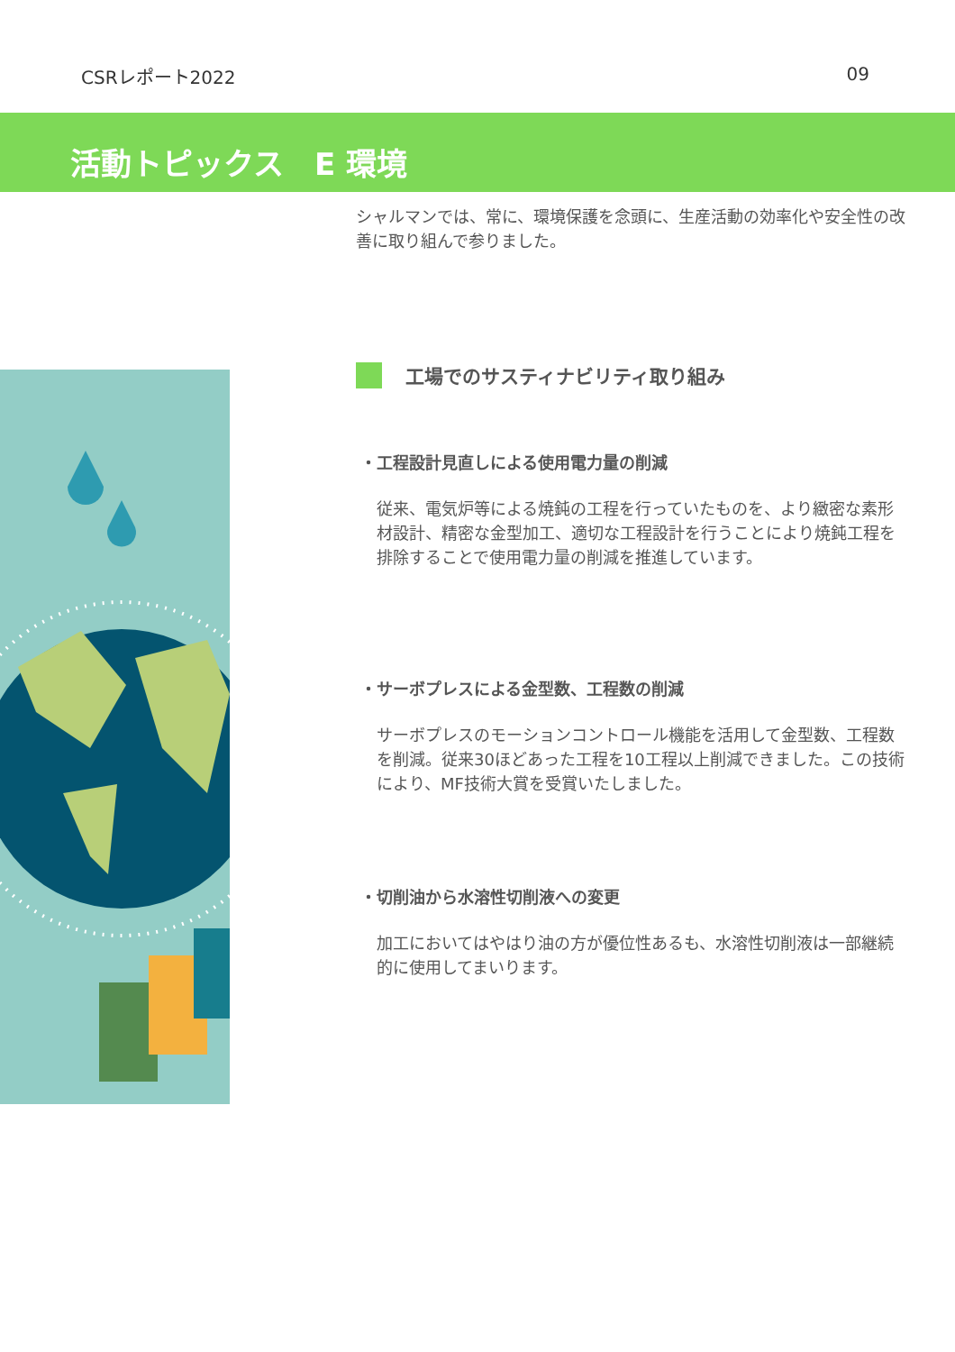CSRレポート2022 09
活動トピックス　E 環境
シャルマンでは、常に、環境保護を念頭に、生産活動の効率化や安全性の改善に取り組んで参りました。
工場でのサスティナビリティ取り組み
・工程設計見直しによる使用電力量の削減
従来、電気炉等による焼鈍の工程を行っていたものを、より緻密な素形材設計、精密な金型加工、適切な工程設計を行うことにより焼鈍工程を排除することで使用電力量の削減を推進しています。
・サーボプレスによる金型数、工程数の削減
サーボプレスのモーションコントロール機能を活用して金型数、工程数を削減。従来30ほどあった工程を10工程以上削減できました。この技術により、MF技術大賞を受賞いたしました。
・切削油から水溶性切削液への変更
加工においてはやはり油の方が優位性あるも、水溶性切削液は一部継続的に使用してまいります。